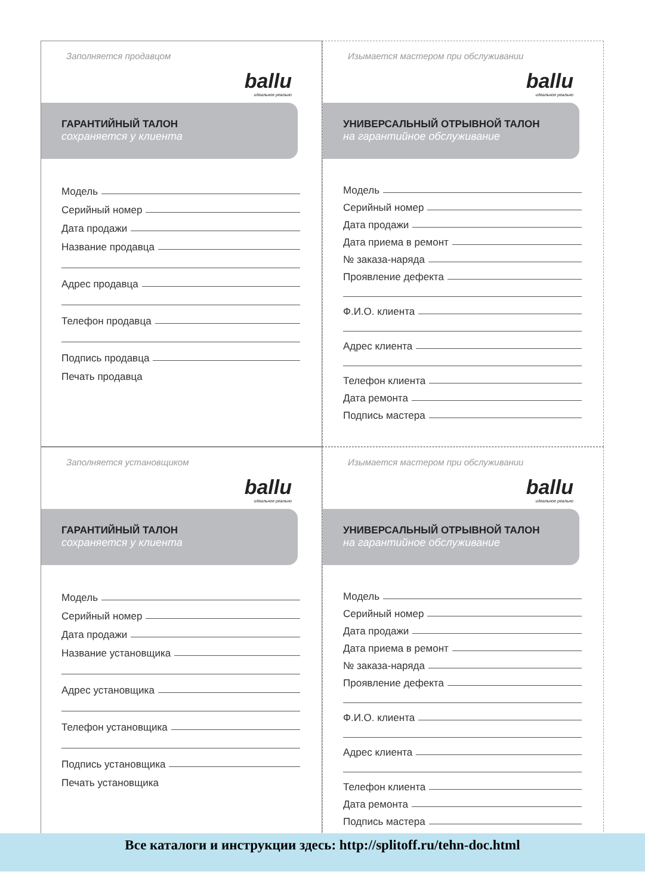Заполняется продавцом
ballu
идеальное реально
ГАРАНТИЙНЫЙ ТАЛОН
сохраняется у клиента
Модель
Серийный номер
Дата продажи
Название продавца
Адрес продавца
Телефон продавца
Подпись продавца
Печать продавца
Изымается мастером при обслуживании
ballu
идеальное реально
УНИВЕРСАЛЬНЫЙ ОТРЫВНОЙ ТАЛОН
на гарантийное обслуживание
Модель
Серийный номер
Дата продажи
Дата приема в ремонт
№ заказа-наряда
Проявление дефекта
Ф.И.О. клиента
Адрес клиента
Телефон клиента
Дата ремонта
Подпись мастера
Заполняется установщиком
ballu
идеальное реально
ГАРАНТИЙНЫЙ ТАЛОН
сохраняется у клиента
Модель
Серийный номер
Дата продажи
Название установщика
Адрес установщика
Телефон установщика
Подпись установщика
Печать установщика
Изымается мастером при обслуживании
ballu
идеальное реально
УНИВЕРСАЛЬНЫЙ ОТРЫВНОЙ ТАЛОН
на гарантийное обслуживание
Модель
Серийный номер
Дата продажи
Дата приема в ремонт
№ заказа-наряда
Проявление дефекта
Ф.И.О. клиента
Адрес клиента
Телефон клиента
Дата ремонта
Подпись мастера
Все каталоги и инструкции здесь: http://splitoff.ru/tehn-doc.html